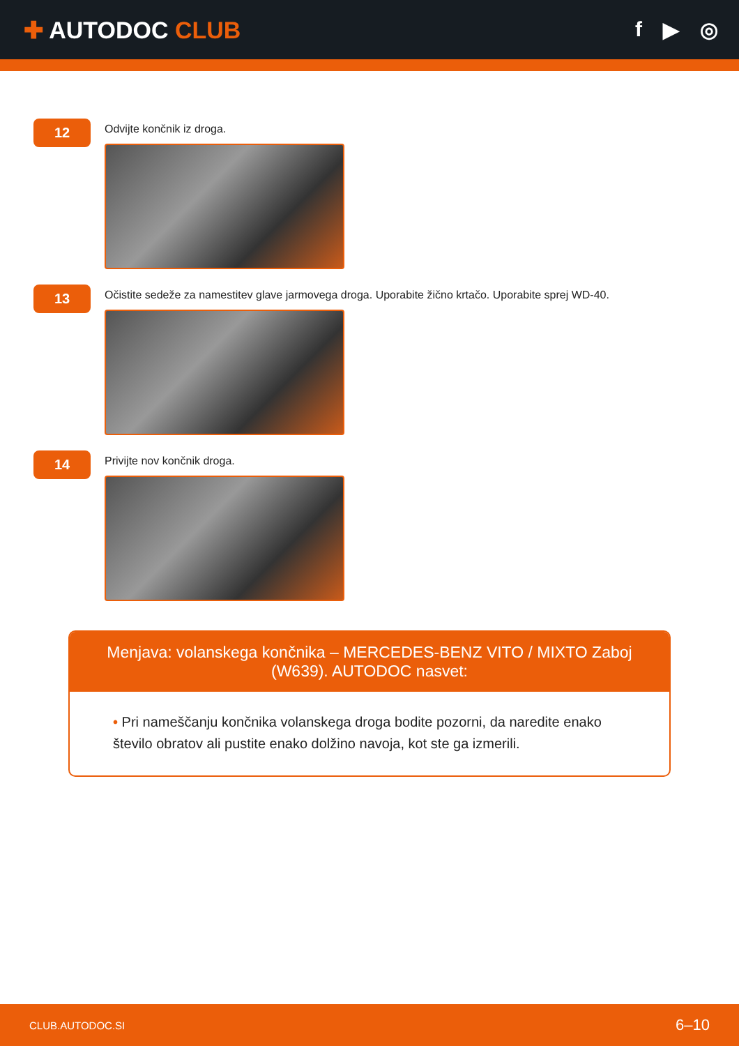✚ AUTODOC CLUB f ▶ ◎
12
Odvijte končnik iz droga.
13
Očistite sedeže za namestitev glave jarmovega droga. Uporabite žično krtačo. Uporabite sprej WD-40.
14
Privijte nov končnik droga.
Menjava: volanskega končnika – MERCEDES-BENZ VITO / MIXTO Zaboj (W639). AUTODOC nasvet:
• Pri nameščanju končnika volanskega droga bodite pozorni, da naredite enako število obratov ali pustite enako dolžino navoja, kot ste ga izmerili.
CLUB.AUTODOC.SI 6–10